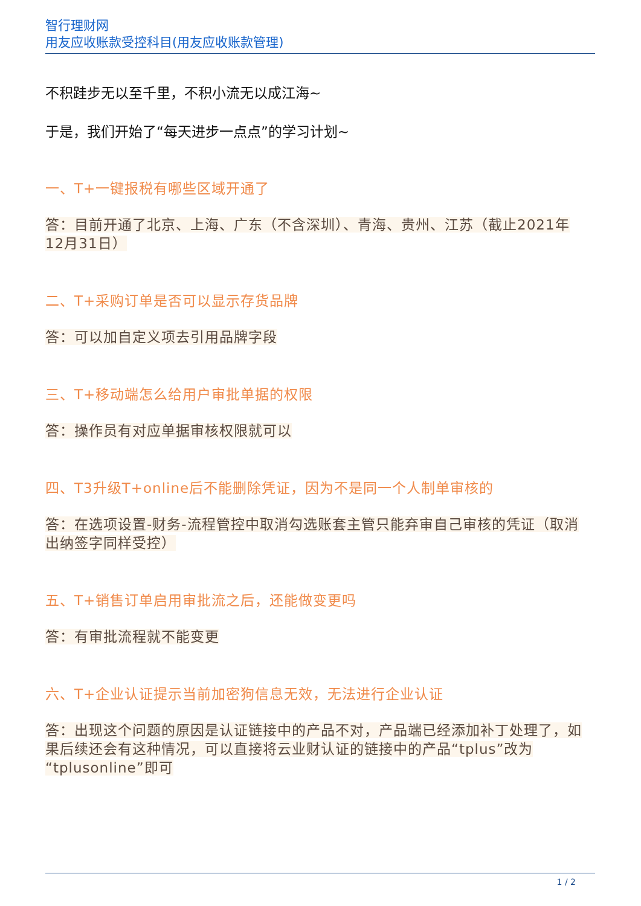智行理财网
用友应收账款受控科目(用友应收账款管理)
不积跬步无以至千里，不积小流无以成江海~
于是，我们开始了“每天进步一点点”的学习计划~
一、T+一键报税有哪些区域开通了
答：目前开通了北京、上海、广东（不含深圳）、青海、贵州、江苏（截止2021年12月31日）
二、T+采购订单是否可以显示存货品牌
答：可以加自定义项去引用品牌字段
三、T+移动端怎么给用户审批单据的权限
答：操作员有对应单据审核权限就可以
四、T3升级T+online后不能删除凭证，因为不是同一个人制单审核的
答：在选项设置-财务-流程管控中取消勾选账套主管只能弃审自己审核的凭证（取消出纳签字同样受控）
五、T+销售订单启用审批流之后，还能做变更吗
答：有审批流程就不能变更
六、T+企业认证提示当前加密狗信息无效，无法进行企业认证
答：出现这个问题的原因是认证链接中的产品不对，产品端已经添加补丁处理了，如果后续还会有这种情况，可以直接将云业财认证的链接中的产品“tplus”改为“tplusonline”即可
1 / 2